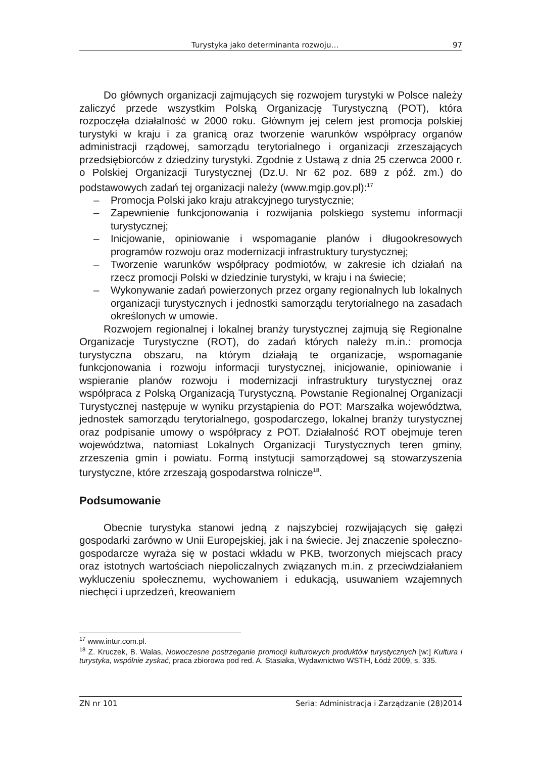Turystyka jako determinanta rozwoju… 97
Do głównych organizacji zajmujących się rozwojem turystyki w Polsce należy zaliczyć przede wszystkim Polską Organizację Turystyczną (POT), która rozpoczęła działalność w 2000 roku. Głównym jej celem jest promocja polskiej turystyki w kraju i za granicą oraz tworzenie warunków współpracy organów administracji rządowej, samorządu terytorialnego i organizacji zrzeszających przedsiębiorców z dziedziny turystyki. Zgodnie z Ustawą z dnia 25 czerwca 2000 r. o Polskiej Organizacji Turystycznej (Dz.U. Nr 62 poz. 689 z póź. zm.) do podstawowych zadań tej organizacji należy (www.mgip.gov.pl):<sup>17</sup>
– Promocja Polski jako kraju atrakcyjnego turystycznie;
– Zapewnienie funkcjonowania i rozwijania polskiego systemu informacji turystycznej;
– Inicjowanie, opiniowanie i wspomaganie planów i długookresowych programów rozwoju oraz modernizacji infrastruktury turystycznej;
– Tworzenie warunków współpracy podmiotów, w zakresie ich działań na rzecz promocji Polski w dziedzinie turystyki, w kraju i na świecie;
– Wykonywanie zadań powierzonych przez organy regionalnych lub lokalnych organizacji turystycznych i jednostki samorządu terytorialnego na zasadach określonych w umowie.
Rozwojem regionalnej i lokalnej branży turystycznej zajmują się Regionalne Organizacje Turystyczne (ROT), do zadań których należy m.in.: promocja turystyczna obszaru, na którym działają te organizacje, wspomaganie funkcjonowania i rozwoju informacji turystycznej, inicjowanie, opiniowanie i wspieranie planów rozwoju i modernizacji infrastruktury turystycznej oraz współpraca z Polską Organizacją Turystyczną. Powstanie Regionalnej Organizacji Turystycznej następuje w wyniku przystąpienia do POT: Marszałka województwa, jednostek samorządu terytorialnego, gospodarczego, lokalnej branży turystycznej oraz podpisanie umowy o współpracy z POT. Działalność ROT obejmuje teren województwa, natomiast Lokalnych Organizacji Turystycznych teren gminy, zrzeszenia gmin i powiatu. Formą instytucji samorządowej są stowarzyszenia turystyczne, które zrzeszają gospodarstwa rolnicze<sup>18</sup>.
Podsumowanie
Obecnie turystyka stanowi jedną z najszybciej rozwijających się gałęzi gospodarki zarówno w Unii Europejskiej, jak i na świecie. Jej znaczenie społeczno-gospodarcze wyraża się w postaci wkładu w PKB, tworzonych miejscach pracy oraz istotnych wartościach niepoliczalnych związanych m.in. z przeciwdziałaniem wykluczeniu społecznemu, wychowaniem i edukacją, usuwaniem wzajemnych niechęci i uprzedzeń, kreowaniem
<sup>17</sup> www.intur.com.pl.
<sup>18</sup> Z. Kruczek, B. Walas, Nowoczesne postrzeganie promocji kulturowych produktów turystycznych [w:] Kultura i turystyka, wspólnie zyskać, praca zbiorowa pod red. A. Stasiaka, Wydawnictwo WSTiH, Łódź 2009, s. 335.
ZN nr 101 Seria: Administracja i Zarządzanie (28)2014